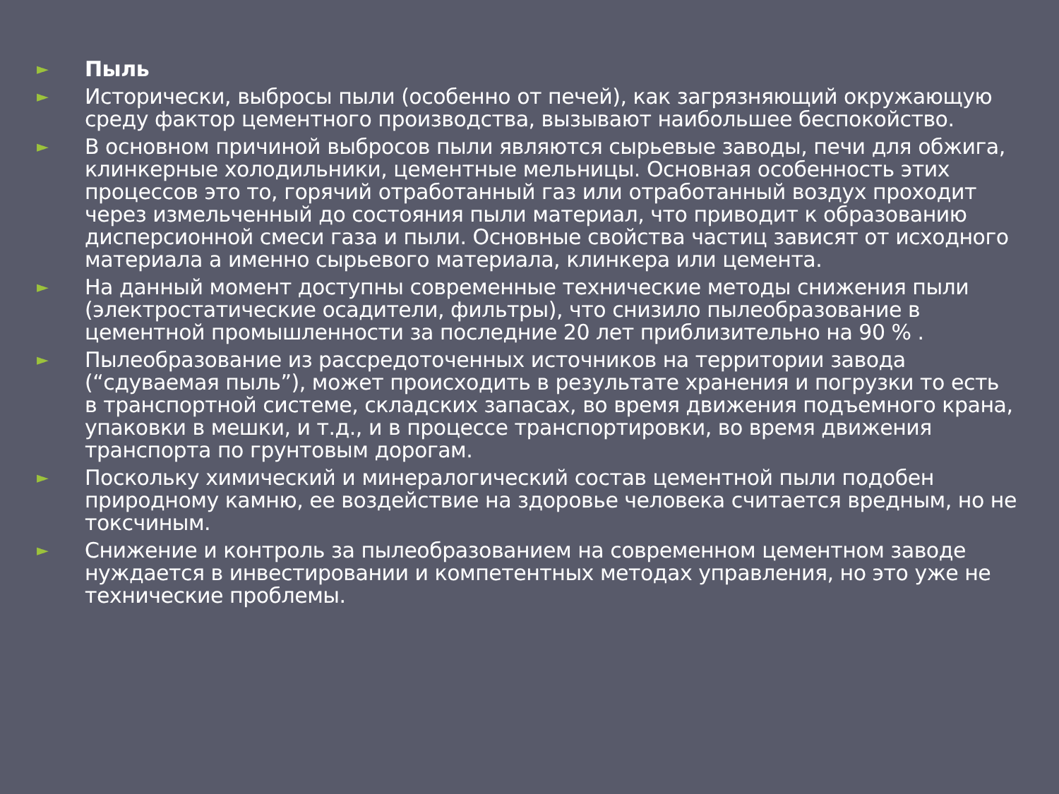► Пыль
► Исторически, выбросы пыли (особенно от печей), как загрязняющий окружающую среду фактор цементного производства, вызывают наибольшее беспокойство.
► В основном причиной выбросов пыли являются сырьевые заводы, печи для обжига, клинкерные холодильники, цементные мельницы. Основная особенность этих процессов это то, горячий отработанный газ или отработанный воздух проходит через измельченный до состояния пыли материал, что приводит к образованию дисперсионной смеси газа и пыли. Основные свойства частиц зависят от исходного материала а именно сырьевого материала, клинкера или цемента.
► На данный момент доступны современные технические методы снижения пыли (электростатические осадители, фильтры), что снизило пылеобразование в цементной промышленности за последние 20 лет приблизительно на 90 % .
► Пылеобразование из рассредоточенных источников на территории завода (“сдуваемая пыль”), может происходить в результате хранения и погрузки то есть в транспортной системе, складских запасах, во время движения подъемного крана, упаковки в мешки, и т.д., и в процессе транспортировки, во время движения транспорта по грунтовым дорогам.
► Поскольку химический и минералогический состав цементной пыли подобен природному камню, ее воздействие на здоровье человека считается вредным, но не токсчиным.
► Снижение и контроль за пылеобразованием на современном цементном заводе нуждается в инвестировании и компетентных методах управления, но это уже не технические проблемы.